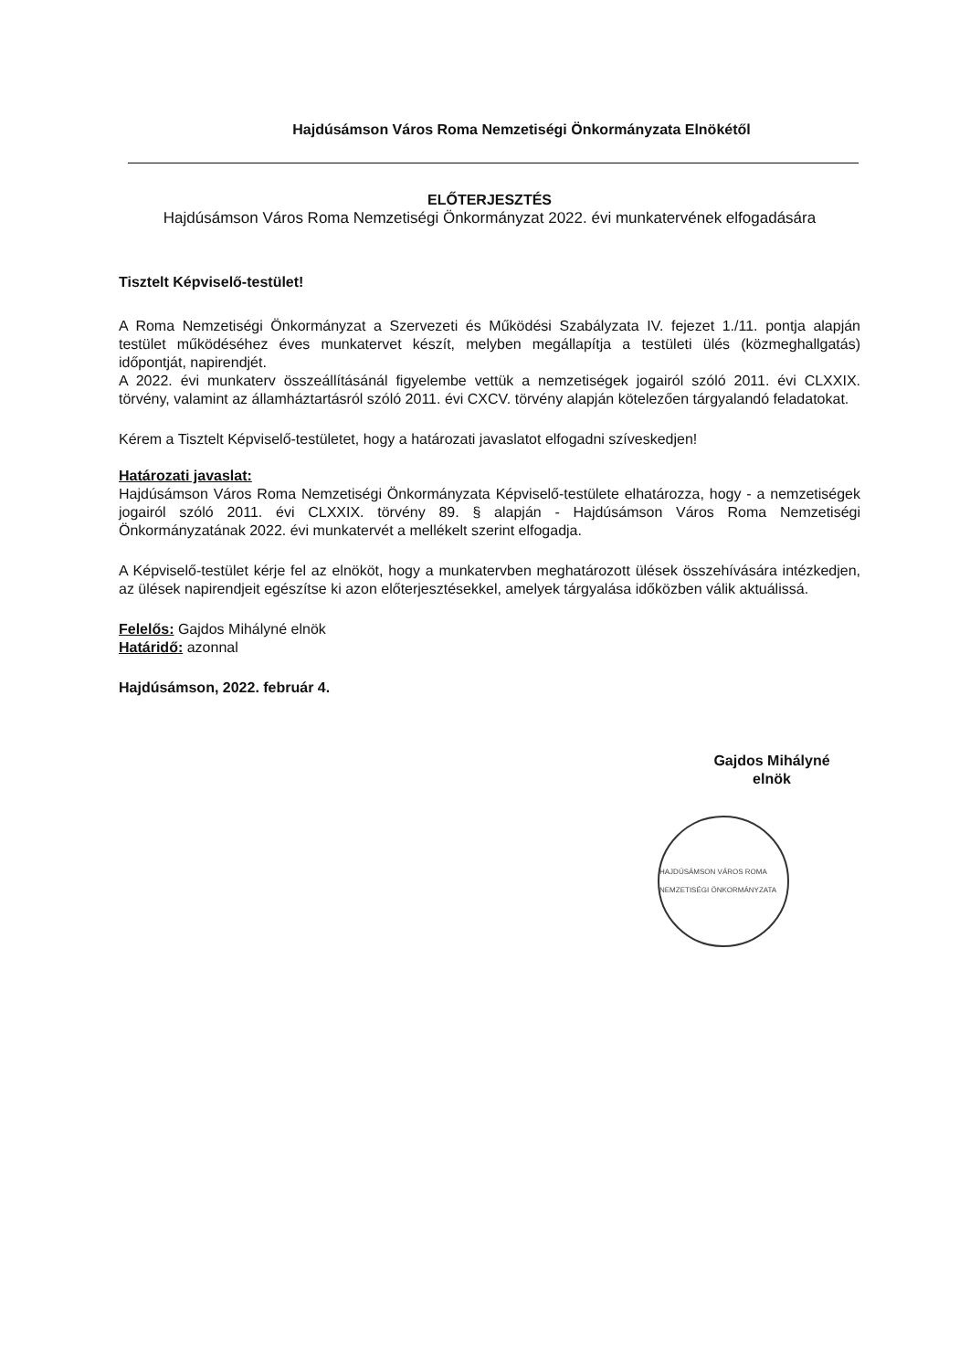Hajdúsámson Város Roma Nemzetiségi Önkormányzata Elnökétől
ELŐTERJESZTÉS
Hajdúsámson Város Roma Nemzetiségi Önkormányzat 2022. évi munkatervének elfogadására
Tisztelt Képviselő-testület!
A Roma Nemzetiségi Önkormányzat a Szervezeti és Működési Szabályzata IV. fejezet 1./11. pontja alapján testület működéséhez éves munkatervet készít, melyben megállapítja a testületi ülés (közmeghallgatás) időpontját, napirendjét.
A 2022. évi munkaterv összeállításánál figyelembe vettük a nemzetiségek jogairól szóló 2011. évi CLXXIX. törvény, valamint az államháztartásról szóló 2011. évi CXCV. törvény alapján kötelezően tárgyalandó feladatokat.
Kérem a Tisztelt Képviselő-testületet, hogy a határozati javaslatot elfogadni szíveskedjen!
Határozati javaslat:
Hajdúsámson Város Roma Nemzetiségi Önkormányzata Képviselő-testülete elhatározza, hogy - a nemzetiségek jogairól szóló 2011. évi CLXXIX. törvény 89. § alapján - Hajdúsámson Város Roma Nemzetiségi Önkormányzatának 2022. évi munkatervét a mellékelt szerint elfogadja.
A Képviselő-testület kérje fel az elnököt, hogy a munkatervben meghatározott ülések összehívására intézkedjen, az ülések napirendjeit egészítse ki azon előterjesztésekkel, amelyek tárgyalása időközben válik aktuálissá.
Felelős: Gajdos Mihályné elnök
Határidő: azonnal
Hajdúsámson, 2022. február 4.
Gajdos Mihályné
elnök
HAJDÚSÁMSON VÁROS ROMA NEMZETISÉGI ÖNKORMÁNYZATA